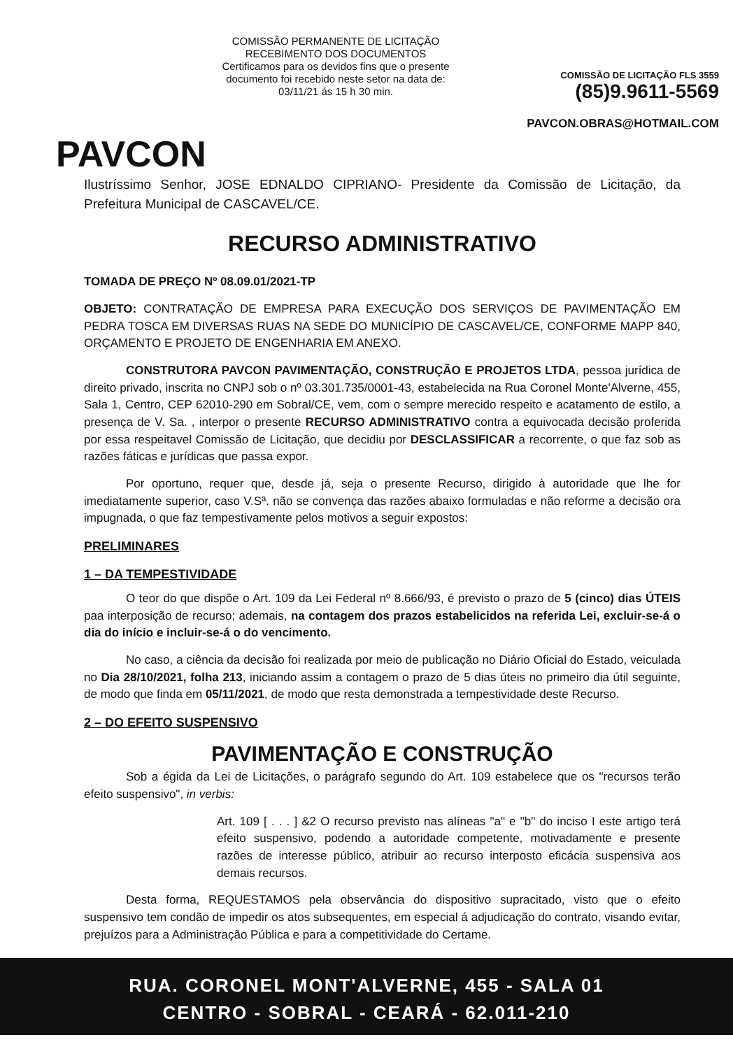PAVCON
COMISSÃO PERMANENTE DE LICITAÇÃO
RECEBIMENTO DOS DOCUMENTOS
Certificamos para os devidos fins que o presente documento foi recebido neste setor na data de:
03/11/21 ás 15 h 30 min.
COMISSÃO DE LICITAÇÃO FLS 3559
(85)9.9611-5569
PAVCON.OBRAS@HOTMAIL.COM
Ilustríssimo Senhor, JOSE EDNALDO CIPRIANO- Presidente da Comissão de Licitação, da Prefeitura Municipal de CASCAVEL/CE.
RECURSO ADMINISTRATIVO
TOMADA DE PREÇO Nº 08.09.01/2021-TP
OBJETO: CONTRATAÇÃO DE EMPRESA PARA EXECUÇÃO DOS SERVIÇOS DE PAVIMENTAÇÃO EM PEDRA TOSCA EM DIVERSAS RUAS NA SEDE DO MUNICÍPIO DE CASCAVEL/CE, CONFORME MAPP 840, ORÇAMENTO E PROJETO DE ENGENHARIA EM ANEXO.
CONSTRUTORA PAVCON PAVIMENTAÇÃO, CONSTRUÇÃO E PROJETOS LTDA, pessoa jurídica de direito privado, inscrita no CNPJ sob o nº 03.301.735/0001-43, estabelecida na Rua Coronel Monte'Alverne, 455, Sala 1, Centro, CEP 62010-290 em Sobral/CE, vem, com o sempre merecido respeito e acatamento de estilo, a presença de V. Sa. , interpor o presente RECURSO ADMINISTRATIVO contra a equivocada decisão proferida por essa respeitavel Comissão de Licitação, que decidiu por DESCLASSIFICAR a recorrente, o que faz sob as razões fáticas e jurídicas que passa expor.
Por oportuno, requer que, desde já, seja o presente Recurso, dirigido à autoridade que lhe for imediatamente superior, caso V.Sª. não se convença das razões abaixo formuladas e não reforme a decisão ora impugnada, o que faz tempestivamente pelos motivos a seguir expostos:
PRELIMINARES
1 – DA TEMPESTIVIDADE
O teor do que dispõe o Art. 109 da Lei Federal nº 8.666/93, é previsto o prazo de 5 (cinco) dias ÚTEIS paa interposição de recurso; ademais, na contagem dos prazos estabelicidos na referida Lei, excluir-se-á o dia do início e incluir-se-á o do vencimento.
No caso, a ciência da decisão foi realizada por meio de publicação no Diário Oficial do Estado, veiculada no Dia 28/10/2021, folha 213, iniciando assim a contagem o prazo de 5 dias úteis no primeiro dia útil seguinte, de modo que finda em 05/11/2021, de modo que resta demonstrada a tempestividade deste Recurso.
2 – DO EFEITO SUSPENSIVO
PAVIMENTAÇÃO E CONSTRUÇÃO
Sob a égida da Lei de Licitações, o parágrafo segundo do Art. 109 estabelece que os "recursos terão efeito suspensivo", in verbis:
Art. 109 [ . . . ] &2 O recurso previsto nas alíneas "a" e "b" do inciso I este artigo terá efeito suspensivo, podendo a autoridade competente, motivadamente e presente razões de interesse público, atribuir ao recurso interposto eficácia suspensiva aos demais recursos.
Desta forma, REQUESTAMOS pela observância do dispositivo supracitado, visto que o efeito suspensivo tem condão de impedir os atos subsequentes, em especial á adjudicação do contrato, visando evitar, prejuízos para a Administração Pública e para a competitividade do Certame.
RUA. CORONEL MONT'ALVERNE, 455 - SALA 01
CENTRO - SOBRAL - CEARÁ - 62.011-210